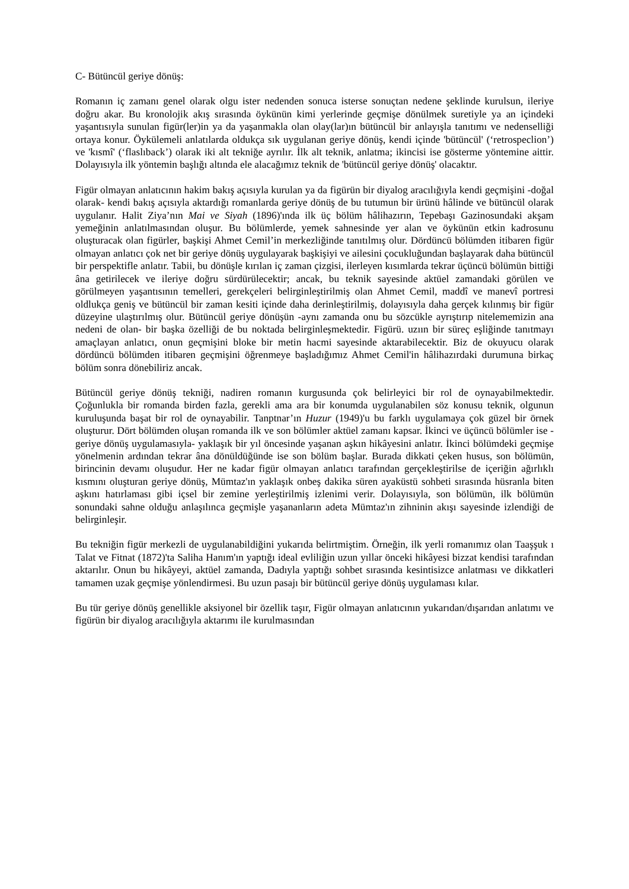C- Bütüncül geriye dönüş:
Romanın iç zamanı genel olarak olgu ister nedenden sonuca isterse sonuçtan nedene şeklinde kurulsun, ileriye doğru akar. Bu kronolojik akış sırasında öykünün kimi yerlerinde geçmişe dönülmek suretiyle ya an içindeki yaşantısıyla sunulan figür(ler)in ya da yaşanmakla olan olay(lar)ın bütüncül bir anlayışla tanıtımı ve nedenselliği ortaya konur. Öykülemeli anlatılarda oldukça sık uygulanan geriye dönüş, kendi içinde 'bütüncül' (‘retrospeclion’) ve 'kısmî' (‘flaslıback’) olarak iki alt tekniğe ayrılır. İlk alt teknik, anlatma; ikincisi ise gösterme yöntemine aittir. Dolayısıyla ilk yöntemin başlığı altında ele alacağımız teknik de 'bütüncül geriye dönüş' olacaktır.
Figür olmayan anlatıcının hakim bakış açısıyla kurulan ya da figürün bir diyalog aracılığıyla kendi geçmişini -doğal olarak- kendi bakış açısıyla aktardığı romanlarda geriye dönüş de bu tutumun bir ürünü hâlinde ve bütüncül olarak uygulanır. Halit Ziya’nın Mai ve Siyah (1896)'ında ilk üç bölüm hâlihazırın, Tepebaşı Gazinosundaki akşam yemeğinin anlatılmasından oluşur. Bu bölümlerde, yemek sahnesinde yer alan ve öykünün etkin kadrosunu oluşturacak olan figürler, başkişi Ahmet Cemil’in merkezliğinde tanıtılmış olur. Dördüncü bölümden itibaren figür olmayan anlatıcı çok net bir geriye dönüş uygulayarak başkişiyi ve ailesini çocukluğundan başlayarak daha bütüncül bir perspektifle anlatır. Tabii, bu dönüşle kırılan iç zaman çizgisi, ilerleyen kısımlarda tekrar üçüncü bölümün bittiği âna getirilecek ve ileriye doğru sürdürülecektir; ancak, bu teknik sayesinde aktüel zamandaki görülen ve görülmeyen yaşantısının temelleri, gerekçeleri belirginleştirilmiş olan Ahmet Cemil, maddî ve manevî portresi oldlukça geniş ve bütüncül bir zaman kesiti içinde daha derinleştirilmiş, dolayısıyla daha gerçek kılınmış bir figür düzeyine ulaştırılmış olur. Bütüncül geriye dönüşün -aynı zamanda onu bu sözcükle ayrıştırıp nitelememizin ana nedeni de olan- bir başka özelliği de bu noktada belirginleşmektedir. Figürü. uzıın bir süreç eşliğinde tanıtmayı amaçlayan anlatıcı, onun geçmişini bloke bir metin hacmi sayesinde aktarabilecektir. Biz de okuyucu olarak dördüncü bölümden itibaren geçmişini öğrenmeye başladığımız Ahmet Cemil'in hâlihazırdaki durumuna birkaç bölüm sonra dönebiliriz ancak.
Bütüncül geriye dönüş tekniği, nadiren romanın kurgusunda çok belirleyici bir rol de oynayabilmektedir. Çoğunlukla bir romanda birden fazla, gerekli ama ara bir konumda uygulanabilen söz konusu teknik, olgunun kuruluşunda başat bir rol de oynayabilir. Tanptnar’ın Huzur (1949)'u bu farklı uygulamaya çok güzel bir örnek oluşturur. Dört bölümden oluşan romanda ilk ve son bölümler aktüel zamanı kapsar. İkinci ve üçüncü bölümler ise -geriye dönüş uygulamasıyla- yaklaşık bir yıl öncesinde yaşanan aşkın hikâyesini anlatır. İkinci bölümdeki geçmişe yönelmenin ardından tekrar âna dönüldüğünde ise son bölüm başlar. Burada dikkati çeken husus, son bölümün, birincinin devamı oluşudur. Her ne kadar figür olmayan anlatıcı tarafından gerçekleştirilse de içeriğin ağırlıklı kısmını oluşturan geriye dönüş, Mümtaz'ın yaklaşık onbeş dakika süren ayaküstü sohbeti sırasında hüsranla biten aşkını hatırlaması gibi içsel bir zemine yerleştirilmiş izlenimi verir. Dolayısıyla, son bölümün, ilk bölümün sonundaki sahne olduğu anlaşılınca geçmişle yaşananların adeta Mümtaz'ın zihninin akışı sayesinde izlendiği de belirginleşir.
Bu tekniğin figür merkezli de uygulanabildiğini yukarıda belirtmiştim. Örneğin, ilk yerli romanımız olan Taaşşuk ı Talat ve Fitnat (1872)'ta Saliha Hanım'ın yaptığı ideal evliliğin uzun yıllar önceki hikâyesi bizzat kendisi tarafından aktarılır. Onun bu hikâyeyi, aktüel zamanda, Dadıyla yaptığı sohbet sırasında kesintisizce anlatması ve dikkatleri tamamen uzak geçmişe yönlendirmesi. Bu uzun pasajı bir bütüncül geriye dönüş uygulaması kılar.
Bu tür geriye dönüş genellikle aksiyonel bir özellik taşır, Figür olmayan anlatıcının yukarıdan/dışarıdan anlatımı ve figürün bir diyalog aracılığıyla aktarımı ile kurulmasından